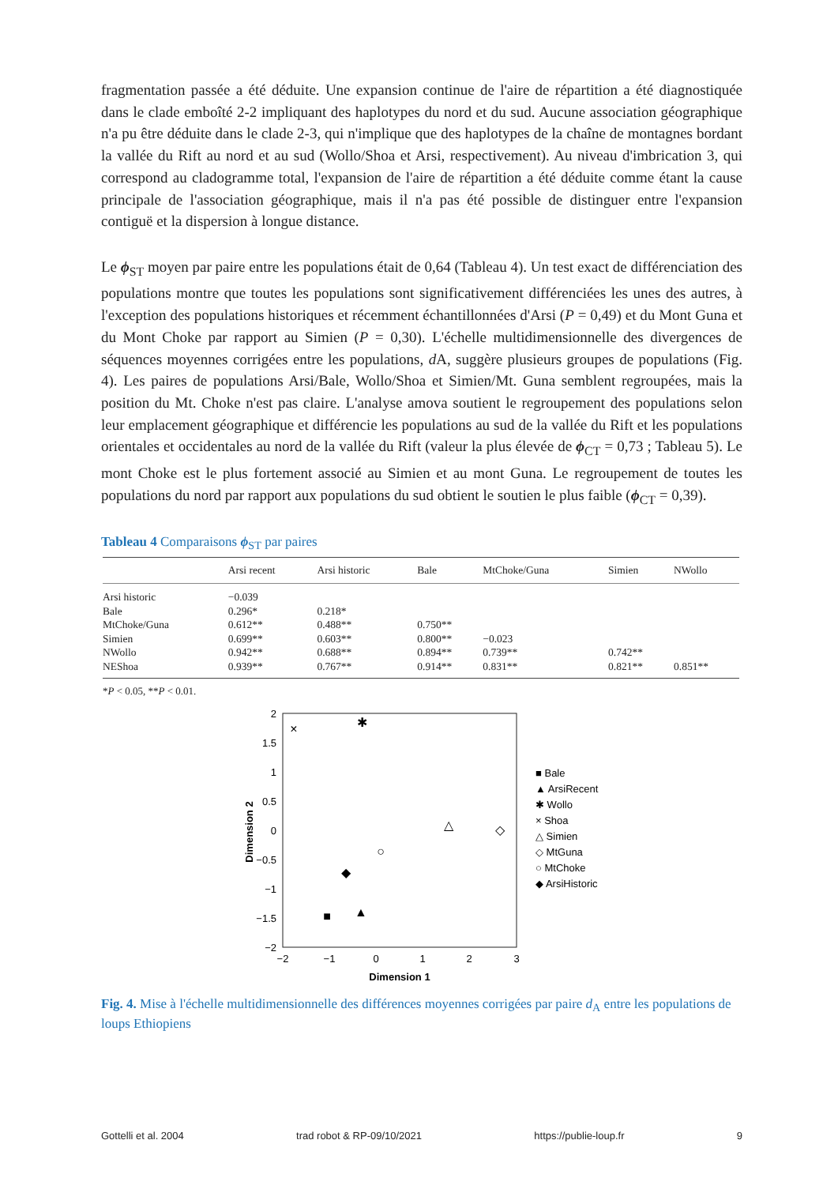fragmentation passée a été déduite. Une expansion continue de l'aire de répartition a été diagnostiquée dans le clade emboîté 2-2 impliquant des haplotypes du nord et du sud. Aucune association géographique n'a pu être déduite dans le clade 2-3, qui n'implique que des haplotypes de la chaîne de montagnes bordant la vallée du Rift au nord et au sud (Wollo/Shoa et Arsi, respectivement). Au niveau d'imbrication 3, qui correspond au cladogramme total, l'expansion de l'aire de répartition a été déduite comme étant la cause principale de l'association géographique, mais il n'a pas été possible de distinguer entre l'expansion contiguë et la dispersion à longue distance.
Le ϕ<sub>ST</sub> moyen par paire entre les populations était de 0,64 (Tableau 4). Un test exact de différenciation des populations montre que toutes les populations sont significativement différenciées les unes des autres, à l'exception des populations historiques et récemment échantillonnées d'Arsi (P = 0,49) et du Mont Guna et du Mont Choke par rapport au Simien (P = 0,30). L'échelle multidimensionnelle des divergences de séquences moyennes corrigées entre les populations, d A, suggère plusieurs groupes de populations (Fig. 4). Les paires de populations Arsi/Bale, Wollo/Shoa et Simien/Mt. Guna semblent regroupées, mais la position du Mt. Choke n'est pas claire. L'analyse amova soutient le regroupement des populations selon leur emplacement géographique et différencie les populations au sud de la vallée du Rift et les populations orientales et occidentales au nord de la vallée du Rift (valeur la plus élevée de ϕ<sub>CT</sub> = 0,73 ; Tableau 5). Le mont Choke est le plus fortement associé au Simien et au mont Guna. Le regroupement de toutes les populations du nord par rapport aux populations du sud obtient le soutien le plus faible (ϕ<sub>CT</sub> = 0,39).
Tableau 4 Comparaisons ϕ<sub>ST</sub> par paires
| | Arsi recent | Arsi historic | Bale | MtChoke/Guna | Simien | NWollo |
| --- | --- | --- | --- | --- | --- | --- |
| Arsi historic | −0.039 | | | | | |
| Bale | 0.296* | 0.218* | | | | |
| MtChoke/Guna | 0.612** | 0.488** | 0.750** | | | |
| Simien | 0.699** | 0.603** | 0.800** | −0.023 | | |
| NWollo | 0.942** | 0.688** | 0.894** | 0.739** | 0.742** | |
| NEShoa | 0.939** | 0.767** | 0.914** | 0.831** | 0.821** | 0.851** |
*P < 0.05, **P < 0.01.
2
1.5
1
0.5
0
−0.5
−1
−1.5
−2
−2
−1
0
1
2
3
Dimension 1
Dimension 2
×
✱
△
◇
○
◆
■
▲
■ Bale
▲ ArsiRecent
✱ Wollo
× Shoa
△ Simien
◇ MtGuna
○ MtChoke
◆ ArsiHistoric
Fig. 4. Mise à l'échelle multidimensionnelle des différences moyennes corrigées par paire d<sub>A</sub> entre les populations de loups Ethiopiens
Gottelli et al. 2004 trad robot & RP-09/10/2021 https://publie-loup.fr 9